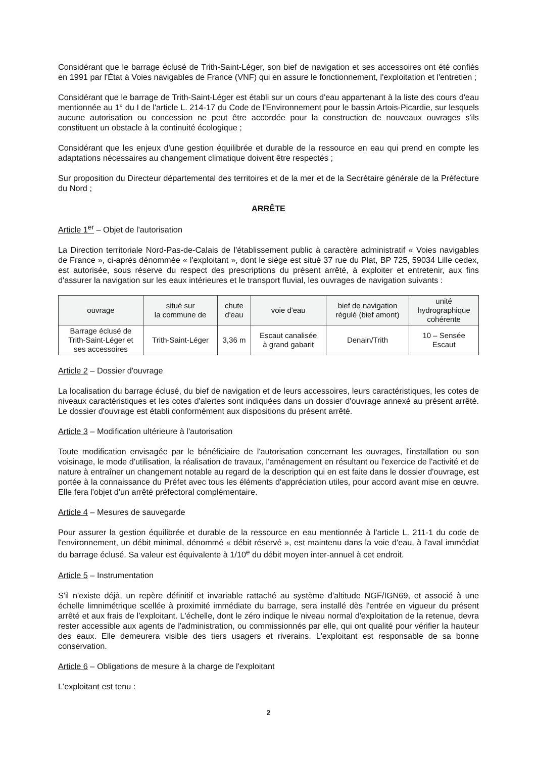Considérant que le barrage éclusé de Trith-Saint-Léger, son bief de navigation et ses accessoires ont été confiés en 1991 par l'État à Voies navigables de France (VNF) qui en assure le fonctionnement, l'exploitation et l'entretien ;
Considérant que le barrage de Trith-Saint-Léger est établi sur un cours d'eau appartenant à la liste des cours d'eau mentionnée au 1° du I de l'article L. 214-17 du Code de l'Environnement pour le bassin Artois-Picardie, sur lesquels aucune autorisation ou concession ne peut être accordée pour la construction de nouveaux ouvrages s'ils constituent un obstacle à la continuité écologique ;
Considérant que les enjeux d'une gestion équilibrée et durable de la ressource en eau qui prend en compte les adaptations nécessaires au changement climatique doivent être respectés ;
Sur proposition du Directeur départemental des territoires et de la mer et de la Secrétaire générale de la Préfecture du Nord ;
ARRÊTE
Article 1<sup>er</sup> – Objet de l'autorisation
La Direction territoriale Nord-Pas-de-Calais de l'établissement public à caractère administratif « Voies navigables de France », ci-après dénommée « l'exploitant », dont le siège est situé 37 rue du Plat, BP 725, 59034 Lille cedex, est autorisée, sous réserve du respect des prescriptions du présent arrêté, à exploiter et entretenir, aux fins d'assurer la navigation sur les eaux intérieures et le transport fluvial, les ouvrages de navigation suivants :
| ouvrage | situé sur la commune de | chute d'eau | voie d'eau | bief de navigation régulé (bief amont) | unité hydrographique cohérente |
| --- | --- | --- | --- | --- | --- |
| Barrage éclusé de Trith-Saint-Léger et ses accessoires | Trith-Saint-Léger | 3,36 m | Escaut canalisée à grand gabarit | Denain/Trith | 10 – Sensée Escaut |
Article 2 – Dossier d'ouvrage
La localisation du barrage éclusé, du bief de navigation et de leurs accessoires, leurs caractéristiques, les cotes de niveaux caractéristiques et les cotes d'alertes sont indiquées dans un dossier d'ouvrage annexé au présent arrêté. Le dossier d'ouvrage est établi conformément aux dispositions du présent arrêté.
Article 3 – Modification ultérieure à l'autorisation
Toute modification envisagée par le bénéficiaire de l'autorisation concernant les ouvrages, l'installation ou son voisinage, le mode d'utilisation, la réalisation de travaux, l'aménagement en résultant ou l'exercice de l'activité et de nature à entraîner un changement notable au regard de la description qui en est faite dans le dossier d'ouvrage, est portée à la connaissance du Préfet avec tous les éléments d'appréciation utiles, pour accord avant mise en œuvre. Elle fera l'objet d'un arrêté préfectoral complémentaire.
Article 4 – Mesures de sauvegarde
Pour assurer la gestion équilibrée et durable de la ressource en eau mentionnée à l'article L. 211-1 du code de l'environnement, un débit minimal, dénommé « débit réservé », est maintenu dans la voie d'eau, à l'aval immédiat du barrage éclusé. Sa valeur est équivalente à 1/10<sup>e</sup> du débit moyen inter-annuel à cet endroit.
Article 5 – Instrumentation
S'il n'existe déjà, un repère définitif et invariable rattaché au système d'altitude NGF/IGN69, et associé à une échelle limnimétrique scellée à proximité immédiate du barrage, sera installé dès l'entrée en vigueur du présent arrêté et aux frais de l'exploitant. L'échelle, dont le zéro indique le niveau normal d'exploitation de la retenue, devra rester accessible aux agents de l'administration, ou commissionnés par elle, qui ont qualité pour vérifier la hauteur des eaux. Elle demeurera visible des tiers usagers et riverains. L'exploitant est responsable de sa bonne conservation.
Article 6 – Obligations de mesure à la charge de l'exploitant
L'exploitant est tenu :
2